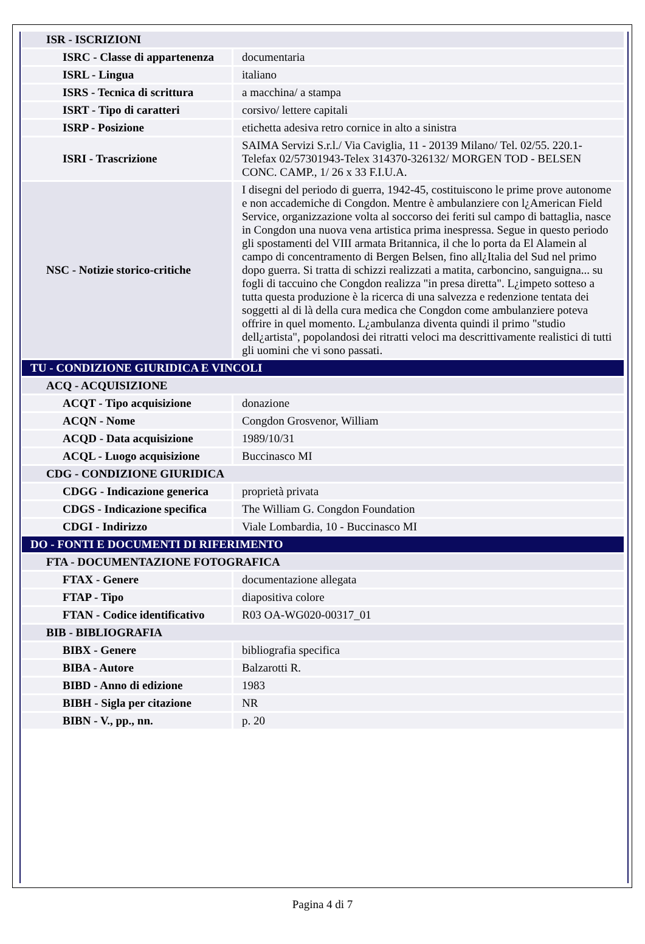| ISR - ISCRIZIONI | |
| ISRC - Classe di appartenenza | documentaria |
| ISRL - Lingua | italiano |
| ISRS - Tecnica di scrittura | a macchina/ a stampa |
| ISRT - Tipo di caratteri | corsivo/ lettere capitali |
| ISRP - Posizione | etichetta adesiva retro cornice in alto a sinistra |
| ISRI - Trascrizione | SAIMA Servizi S.r.l./ Via Caviglia, 11 - 20139 Milano/ Tel. 02/55. 220.1-Telefax 02/57301943-Telex 314370-326132/ MORGEN TOD - BELSEN CONC. CAMP., 1/ 26 x 33 F.I.U.A. |
| NSC - Notizie storico-critiche | I disegni del periodo di guerra, 1942-45, costituiscono le prime prove autonome e non accademiche di Congdon. Mentre è ambulanziere con l¿American Field Service, organizzazione volta al soccorso dei feriti sul campo di battaglia, nasce in Congdon una nuova vena artistica prima inespressa. Segue in questo periodo gli spostamenti del VIII armata Britannica, il che lo porta da El Alamein al campo di concentramento di Bergen Belsen, fino all¿Italia del Sud nel primo dopo guerra. Si tratta di schizzi realizzati a matita, carboncino, sanguigna... su fogli di taccuino che Congdon realizza "in presa diretta". L¿impeto sotteso a tutta questa produzione è la ricerca di una salvezza e redenzione tentata dei soggetti al di là della cura medica che Congdon come ambulanziere poteva offrire in quel momento. L¿ambulanza diventa quindi il primo "studio dell¿artista", popolandosi dei ritratti veloci ma descrittivamente realistici di tutti gli uomini che vi sono passati. |
| TU - CONDIZIONE GIURIDICA E VINCOLI | |
| ACQ - ACQUISIZIONE | |
| ACQT - Tipo acquisizione | donazione |
| ACQN - Nome | Congdon Grosvenor, William |
| ACQD - Data acquisizione | 1989/10/31 |
| ACQL - Luogo acquisizione | Buccinasco MI |
| CDG - CONDIZIONE GIURIDICA | |
| CDGG - Indicazione generica | proprietà privata |
| CDGS - Indicazione specifica | The William G. Congdon Foundation |
| CDGI - Indirizzo | Viale Lombardia, 10 - Buccinasco MI |
| DO - FONTI E DOCUMENTI DI RIFERIMENTO | |
| FTA - DOCUMENTAZIONE FOTOGRAFICA | |
| FTAX - Genere | documentazione allegata |
| FTAP - Tipo | diapositiva colore |
| FTAN - Codice identificativo | R03 OA-WG020-00317_01 |
| BIB - BIBLIOGRAFIA | |
| BIBX - Genere | bibliografia specifica |
| BIBA - Autore | Balzarotti R. |
| BIBD - Anno di edizione | 1983 |
| BIBH - Sigla per citazione | NR |
| BIBN - V., pp., nn. | p. 20 |
Pagina 4 di 7